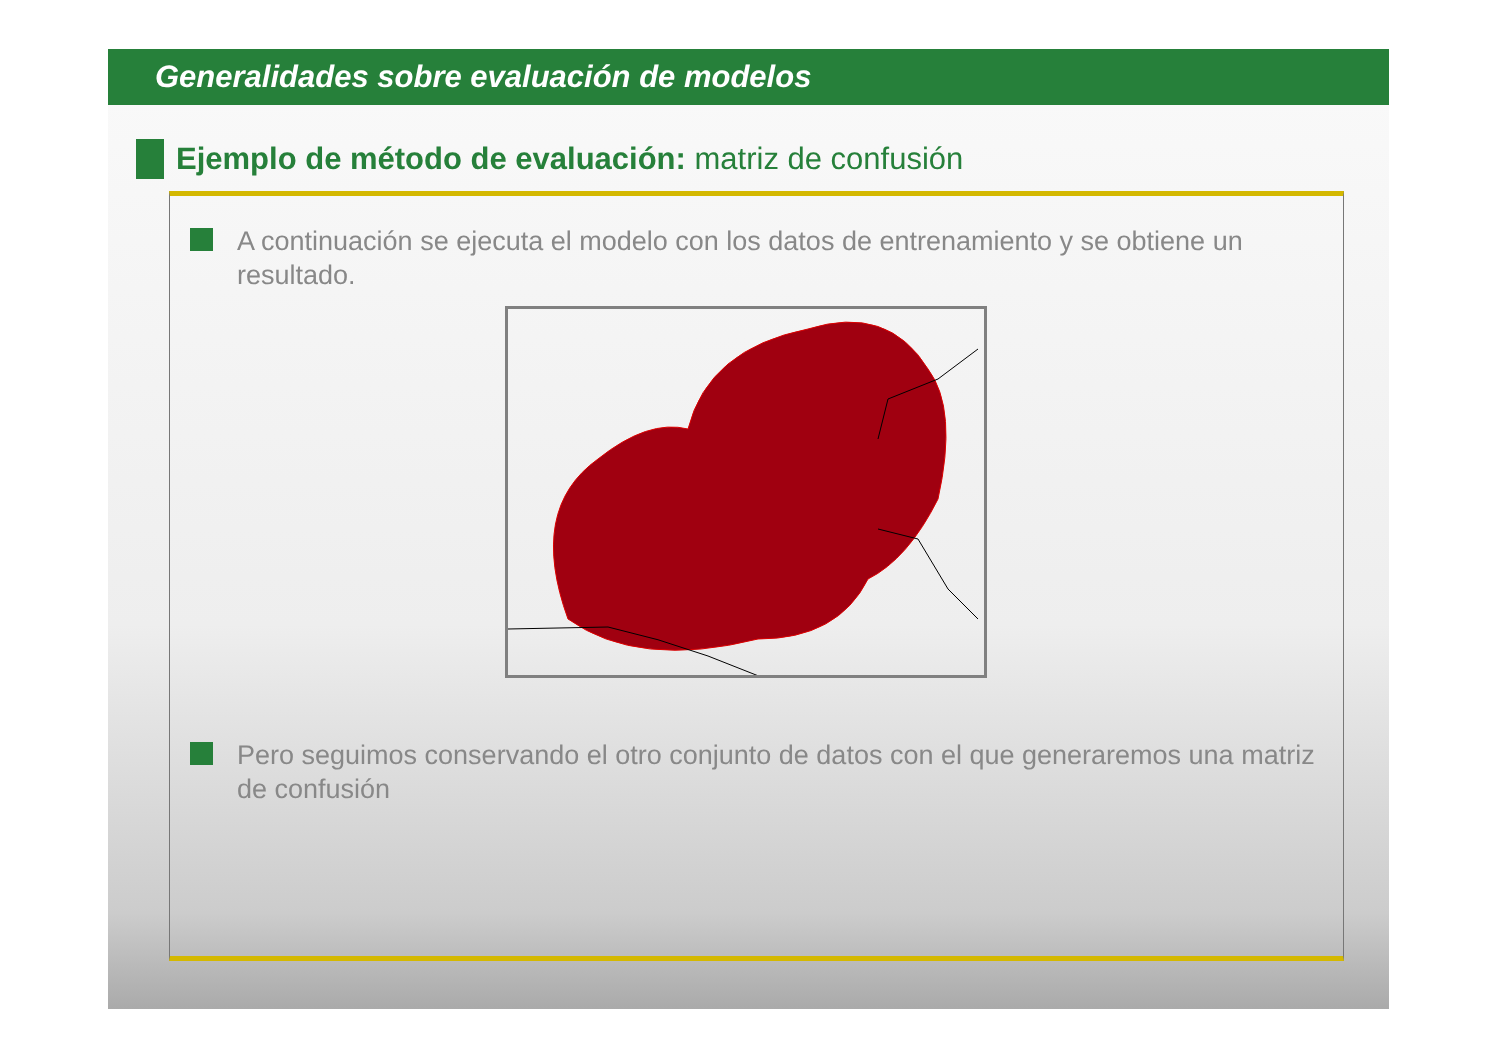Generalidades sobre evaluación de modelos
Ejemplo de método de evaluación: matriz de confusión
A continuación se ejecuta el modelo con los datos de entrenamiento y se obtiene un resultado.
Pero seguimos conservando el otro conjunto de datos con el que generaremos una matriz de confusión